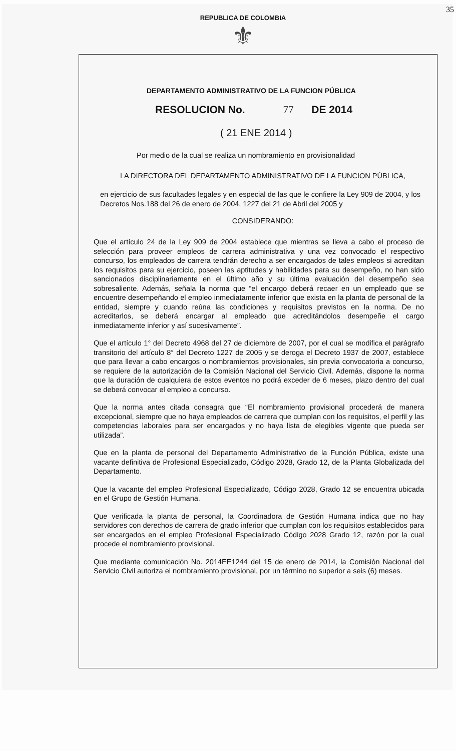35
REPUBLICA DE COLOMBIA
⚜
DEPARTAMENTO ADMINISTRATIVO DE LA FUNCION PÚBLICA
RESOLUCION No. 77 DE 2014
( 21 ENE 2014 )
Por medio de la cual se realiza un nombramiento en provisionalidad
LA DIRECTORA DEL DEPARTAMENTO ADMINISTRATIVO DE LA FUNCION PÚBLICA,
en ejercicio de sus facultades legales y en especial de las que le confiere la Ley 909 de 2004, y los Decretos Nos.188 del 26 de enero de 2004, 1227 del 21 de Abril del 2005 y
CONSIDERANDO:
Que el artículo 24 de la Ley 909 de 2004 establece que mientras se lleva a cabo el proceso de selección para proveer empleos de carrera administrativa y una vez convocado el respectivo concurso, los empleados de carrera tendrán derecho a ser encargados de tales empleos si acreditan los requisitos para su ejercicio, poseen las aptitudes y habilidades para su desempeño, no han sido sancionados disciplinariamente en el último año y su última evaluación del desempeño sea sobresaliente. Además, señala la norma que “el encargo deberá recaer en un empleado que se encuentre desempeñando el empleo inmediatamente inferior que exista en la planta de personal de la entidad, siempre y cuando reúna las condiciones y requisitos previstos en la norma. De no acreditarlos, se deberá encargar al empleado que acreditándolos desempeñe el cargo inmediatamente inferior y así sucesivamente”.
Que el artículo 1° del Decreto 4968 del 27 de diciembre de 2007, por el cual se modifica el parágrafo transitorio del artículo 8° del Decreto 1227 de 2005 y se deroga el Decreto 1937 de 2007, establece que para llevar a cabo encargos o nombramientos provisionales, sin previa convocatoria a concurso, se requiere de la autorización de la Comisión Nacional del Servicio Civil. Además, dispone la norma que la duración de cualquiera de estos eventos no podrá exceder de 6 meses, plazo dentro del cual se deberá convocar el empleo a concurso.
Que la norma antes citada consagra que “El nombramiento provisional procederá de manera excepcional, siempre que no haya empleados de carrera que cumplan con los requisitos, el perfil y las competencias laborales para ser encargados y no haya lista de elegibles vigente que pueda ser utilizada”.
Que en la planta de personal del Departamento Administrativo de la Función Pública, existe una vacante definitiva de Profesional Especializado, Código 2028, Grado 12, de la Planta Globalizada del Departamento.
Que la vacante del empleo Profesional Especializado, Código 2028, Grado 12 se encuentra ubicada en el Grupo de Gestión Humana.
Que verificada la planta de personal, la Coordinadora de Gestión Humana indica que no hay servidores con derechos de carrera de grado inferior que cumplan con los requisitos establecidos para ser encargados en el empleo Profesional Especializado Código 2028 Grado 12, razón por la cual procede el nombramiento provisional.
Que mediante comunicación No. 2014EE1244 del 15 de enero de 2014, la Comisión Nacional del Servicio Civil autoriza el nombramiento provisional, por un término no superior a seis (6) meses.